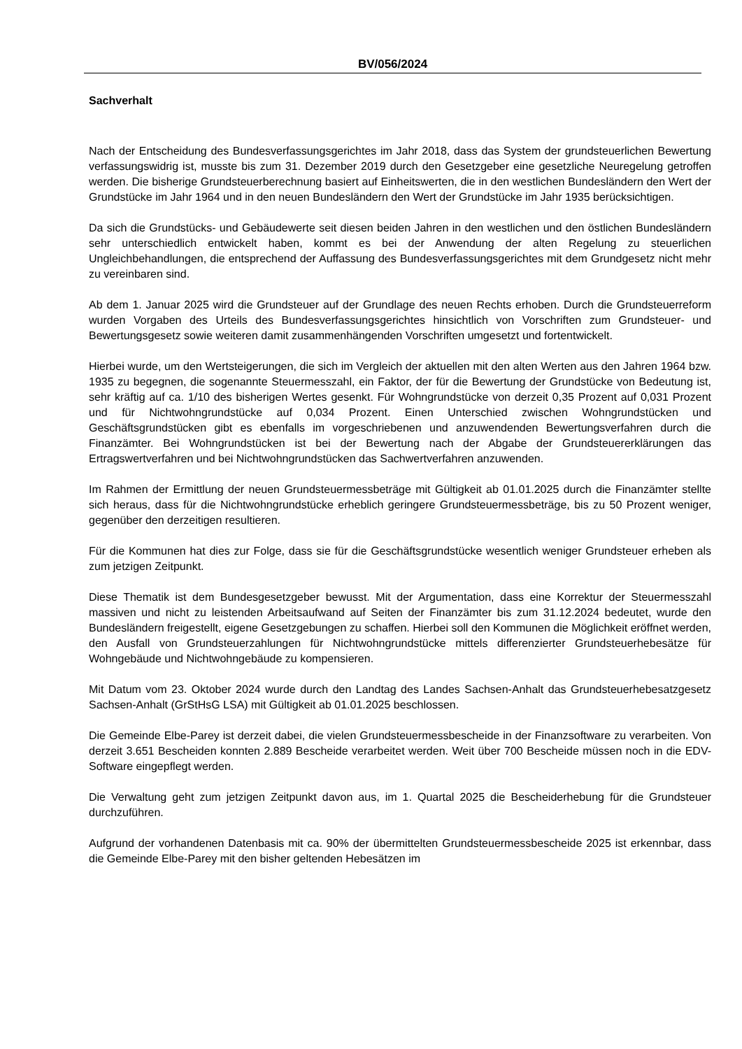BV/056/2024
Sachverhalt
Nach der Entscheidung des Bundesverfassungsgerichtes im Jahr 2018, dass das System der grundsteuerlichen Bewertung verfassungswidrig ist, musste bis zum 31. Dezember 2019 durch den Gesetzgeber eine gesetzliche Neuregelung getroffen werden. Die bisherige Grundsteuerberechnung basiert auf Einheitswerten, die in den westlichen Bundesländern den Wert der Grundstücke im Jahr 1964 und in den neuen Bundesländern den Wert der Grundstücke im Jahr 1935 berücksichtigen.
Da sich die Grundstücks- und Gebäudewerte seit diesen beiden Jahren in den westlichen und den östlichen Bundesländern sehr unterschiedlich entwickelt haben, kommt es bei der Anwendung der alten Regelung zu steuerlichen Ungleichbehandlungen, die entsprechend der Auffassung des Bundesverfassungsgerichtes mit dem Grundgesetz nicht mehr zu vereinbaren sind.
Ab dem 1. Januar 2025 wird die Grundsteuer auf der Grundlage des neuen Rechts erhoben. Durch die Grundsteuerreform wurden Vorgaben des Urteils des Bundesverfassungsgerichtes hinsichtlich von Vorschriften zum Grundsteuer- und Bewertungsgesetz sowie weiteren damit zusammenhängenden Vorschriften umgesetzt und fortentwickelt.
Hierbei wurde, um den Wertsteigerungen, die sich im Vergleich der aktuellen mit den alten Werten aus den Jahren 1964 bzw. 1935 zu begegnen, die sogenannte Steuermesszahl, ein Faktor, der für die Bewertung der Grundstücke von Bedeutung ist, sehr kräftig auf ca. 1/10 des bisherigen Wertes gesenkt. Für Wohngrundstücke von derzeit 0,35 Prozent auf 0,031 Prozent und für Nichtwohngrundstücke auf 0,034 Prozent. Einen Unterschied zwischen Wohngrundstücken und Geschäftsgrundstücken gibt es ebenfalls im vorgeschriebenen und anzuwendenden Bewertungsverfahren durch die Finanzämter. Bei Wohngrundstücken ist bei der Bewertung nach der Abgabe der Grundsteuererklärungen das Ertragswertverfahren und bei Nichtwohngrundstücken das Sachwertverfahren anzuwenden.
Im Rahmen der Ermittlung der neuen Grundsteuermessbeträge mit Gültigkeit ab 01.01.2025 durch die Finanzämter stellte sich heraus, dass für die Nichtwohngrundstücke erheblich geringere Grundsteuermessbeträge, bis zu 50 Prozent weniger, gegenüber den derzeitigen resultieren.
Für die Kommunen hat dies zur Folge, dass sie für die Geschäftsgrundstücke wesentlich weniger Grundsteuer erheben als zum jetzigen Zeitpunkt.
Diese Thematik ist dem Bundesgesetzgeber bewusst. Mit der Argumentation, dass eine Korrektur der Steuermesszahl massiven und nicht zu leistenden Arbeitsaufwand auf Seiten der Finanzämter bis zum 31.12.2024 bedeutet, wurde den Bundesländern freigestellt, eigene Gesetzgebungen zu schaffen. Hierbei soll den Kommunen die Möglichkeit eröffnet werden, den Ausfall von Grundsteuerzahlungen für Nichtwohngrundstücke mittels differenzierter Grundsteuerhebesätze für Wohngebäude und Nichtwohngebäude zu kompensieren.
Mit Datum vom 23. Oktober 2024 wurde durch den Landtag des Landes Sachsen-Anhalt das Grundsteuerhebesatzgesetz Sachsen-Anhalt (GrStHsG LSA) mit Gültigkeit ab 01.01.2025 beschlossen.
Die Gemeinde Elbe-Parey ist derzeit dabei, die vielen Grundsteuermessbescheide in der Finanzsoftware zu verarbeiten. Von derzeit 3.651 Bescheiden konnten 2.889 Bescheide verarbeitet werden. Weit über 700 Bescheide müssen noch in die EDV-Software eingepflegt werden.
Die Verwaltung geht zum jetzigen Zeitpunkt davon aus, im 1. Quartal 2025 die Bescheiderhebung für die Grundsteuer durchzuführen.
Aufgrund der vorhandenen Datenbasis mit ca. 90% der übermittelten Grundsteuermessbescheide 2025 ist erkennbar, dass die Gemeinde Elbe-Parey mit den bisher geltenden Hebesätzen im